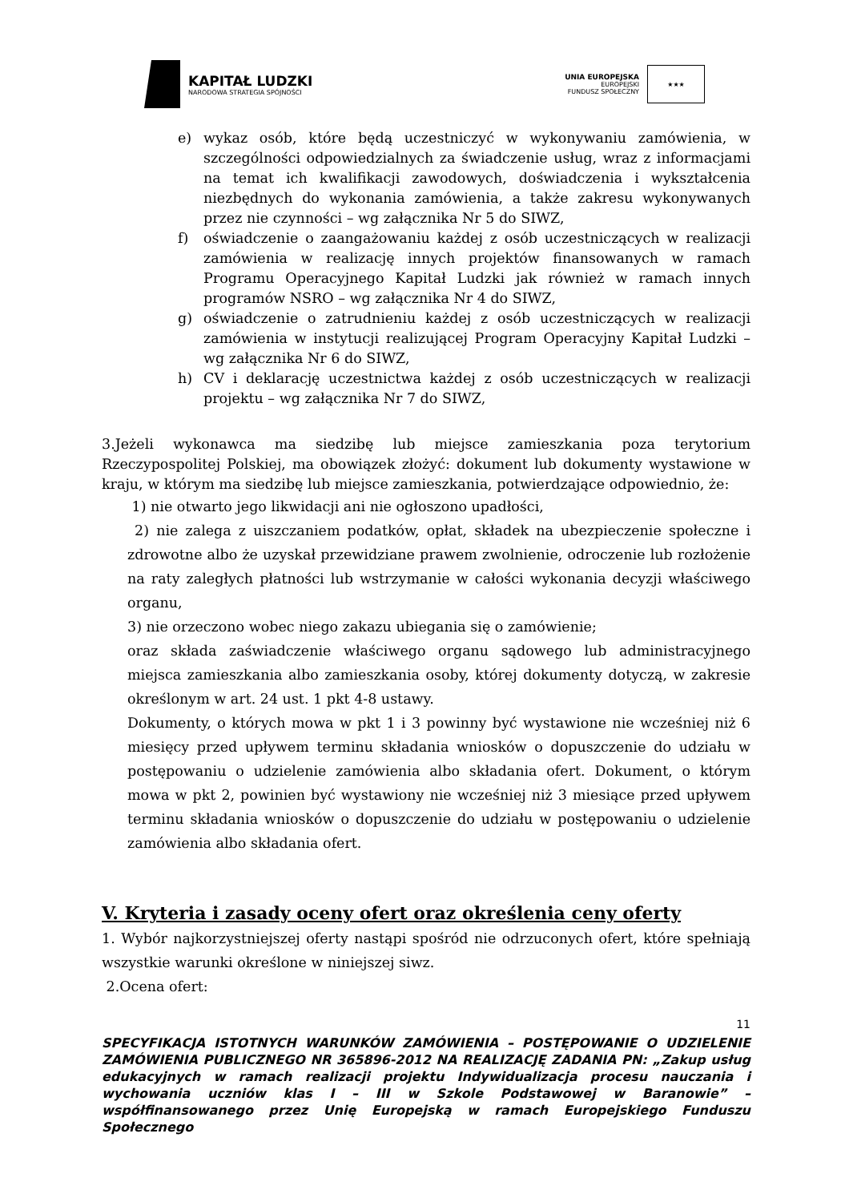KAPITAŁ LUDZKI
NARODOWA STRATEGIA SPÓJNOŚCI
UNIA EUROPEJSKA
EUROPEJSKI
FUNDUSZ SPOŁECZNY
★★★
e) wykaz osób, które będą uczestniczyć w wykonywaniu zamówienia, w szczególności odpowiedzialnych za świadczenie usług, wraz z informacjami na temat ich kwalifikacji zawodowych, doświadczenia i wykształcenia niezbędnych do wykonania zamówienia, a także zakresu wykonywanych przez nie czynności – wg załącznika Nr 5 do SIWZ,
f) oświadczenie o zaangażowaniu każdej z osób uczestniczących w realizacji zamówienia w realizację innych projektów finansowanych w ramach Programu Operacyjnego Kapitał Ludzki jak również w ramach innych programów NSRO – wg załącznika Nr 4 do SIWZ,
g) oświadczenie o zatrudnieniu każdej z osób uczestniczących w realizacji zamówienia w instytucji realizującej Program Operacyjny Kapitał Ludzki – wg załącznika Nr 6 do SIWZ,
h) CV i deklarację uczestnictwa każdej z osób uczestniczących w realizacji projektu – wg załącznika Nr 7 do SIWZ,
3.Jeżeli wykonawca ma siedzibę lub miejsce zamieszkania poza terytorium Rzeczypospolitej Polskiej, ma obowiązek złożyć: dokument lub dokumenty wystawione w kraju, w którym ma siedzibę lub miejsce zamieszkania, potwierdzające odpowiednio, że:
1) nie otwarto jego likwidacji ani nie ogłoszono upadłości,
2) nie zalega z uiszczaniem podatków, opłat, składek na ubezpieczenie społeczne i zdrowotne albo że uzyskał przewidziane prawem zwolnienie, odroczenie lub rozłożenie na raty zaległych płatności lub wstrzymanie w całości wykonania decyzji właściwego organu,
3) nie orzeczono wobec niego zakazu ubiegania się o zamówienie;
oraz składa zaświadczenie właściwego organu sądowego lub administracyjnego miejsca zamieszkania albo zamieszkania osoby, której dokumenty dotyczą, w zakresie określonym w art. 24 ust. 1 pkt 4-8 ustawy.
Dokumenty, o których mowa w pkt 1 i 3 powinny być wystawione nie wcześniej niż 6 miesięcy przed upływem terminu składania wniosków o dopuszczenie do udziału w postępowaniu o udzielenie zamówienia albo składania ofert. Dokument, o którym mowa w pkt 2, powinien być wystawiony nie wcześniej niż 3 miesiące przed upływem terminu składania wniosków o dopuszczenie do udziału w postępowaniu o udzielenie zamówienia albo składania ofert.
V. Kryteria i zasady oceny ofert oraz określenia ceny oferty
1. Wybór najkorzystniejszej oferty nastąpi spośród nie odrzuconych ofert, które spełniają wszystkie warunki określone w niniejszej siwz.
2.Ocena ofert:
11
SPECYFIKACJA ISTOTNYCH WARUNKÓW ZAMÓWIENIA – POSTĘPOWANIE O UDZIELENIE ZAMÓWIENIA PUBLICZNEGO NR 365896-2012 NA REALIZACJĘ ZADANIA PN: „Zakup usług edukacyjnych w ramach realizacji projektu Indywidualizacja procesu nauczania i wychowania uczniów klas I – III w Szkole Podstawowej w Baranowie” – współfinansowanego przez Unię Europejską w ramach Europejskiego Funduszu Społecznego